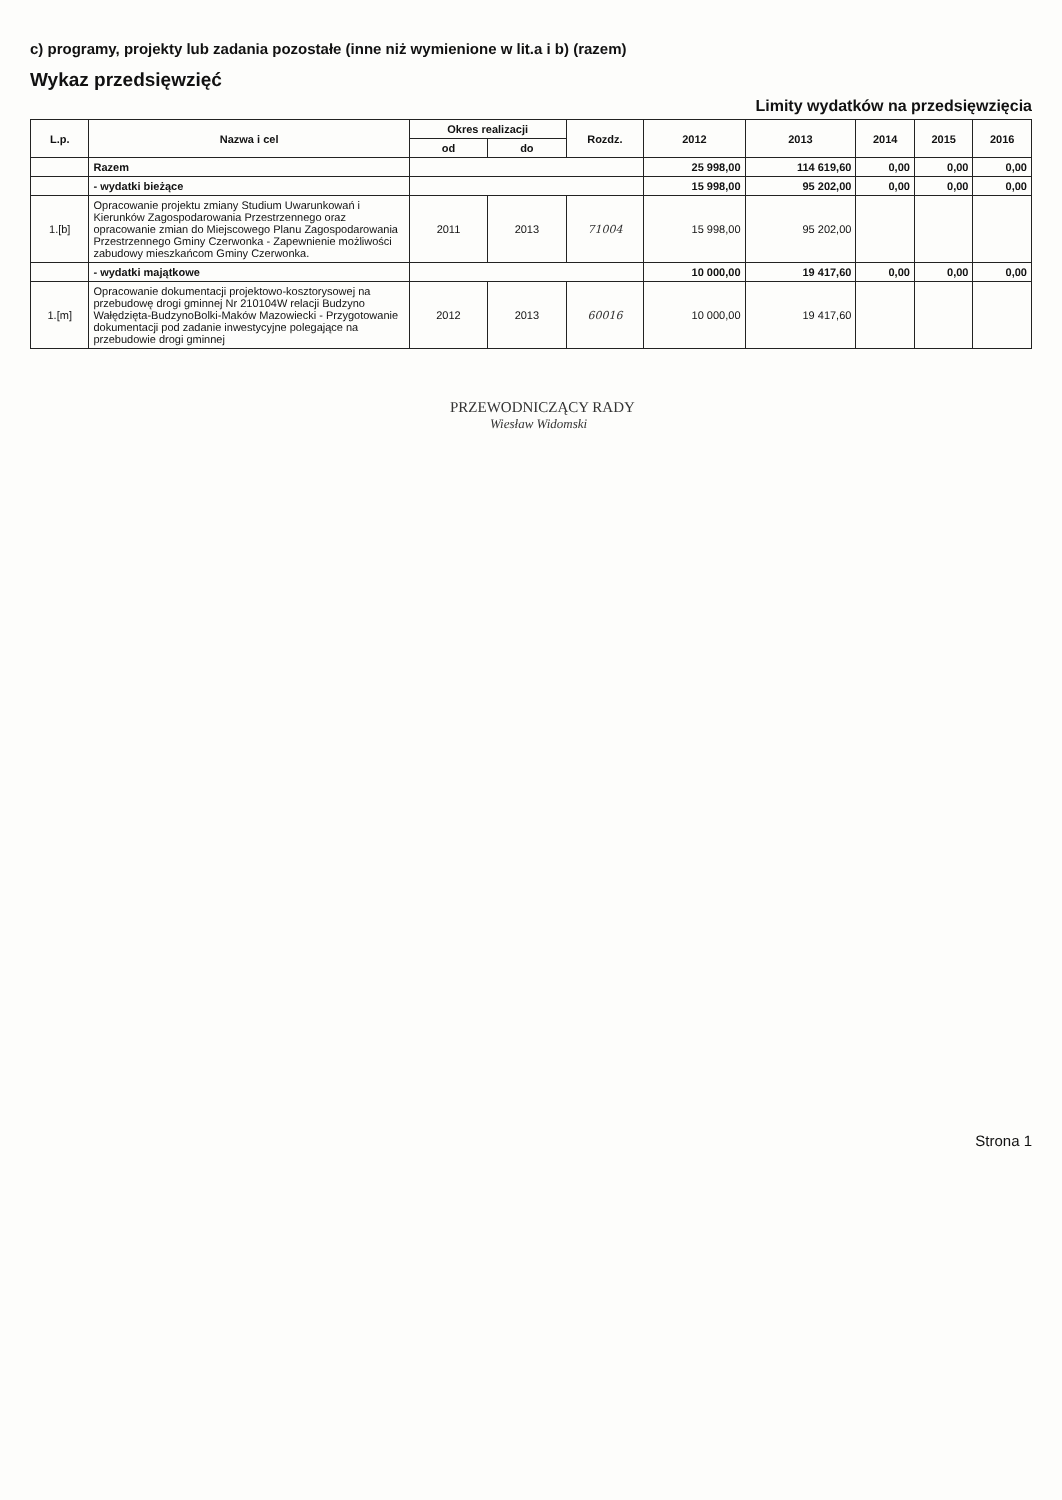c) programy, projekty lub zadania pozostałe (inne niż wymienione w lit.a i b) (razem)
Wykaz przedsięwzięć
Limity wydatków na przedsięwzięcia
| L.p. | Nazwa i cel | Okres realizacji | | Rozdz. | 2012 | 2013 | 2014 | 2015 | 2016 |
| --- | --- | --- | --- | --- | --- | --- | --- | --- | --- |
| | | od | do | | | | | | |
| | Razem | | | | 25 998,00 | 114 619,60 | 0,00 | 0,00 | 0,00 |
| | - wydatki bieżące | | | | 15 998,00 | 95 202,00 | 0,00 | 0,00 | 0,00 |
| 1.[b] | Opracowanie projektu zmiany Studium Uwarunkowań i Kierunków Zagospodarowania Przestrzennego oraz opracowanie zmian do Miejscowego Planu Zagospodarowania Przestrzennego Gminy Czerwonka - Zapewnienie możliwości zabudowy mieszkańcom Gminy Czerwonka. | 2011 | 2013 | 71004 | 15 998,00 | 95 202,00 | | | |
| | - wydatki majątkowe | | | | 10 000,00 | 19 417,60 | 0,00 | 0,00 | 0,00 |
| 1.[m] | Opracowanie dokumentacji projektowo-kosztorysowej na przebudowę drogi gminnej Nr 210104W relacji Budzyno Wałędzięta-BudzynoBolki-Maków Mazowiecki - Przygotowanie dokumentacji pod zadanie inwestycyjne polegające na przebudowie drogi gminnej | 2012 | 2013 | 60016 | 10 000,00 | 19 417,60 | | | |
PRZEWODNICZĄCY RADY
Wiesław Widomski
Strona 1